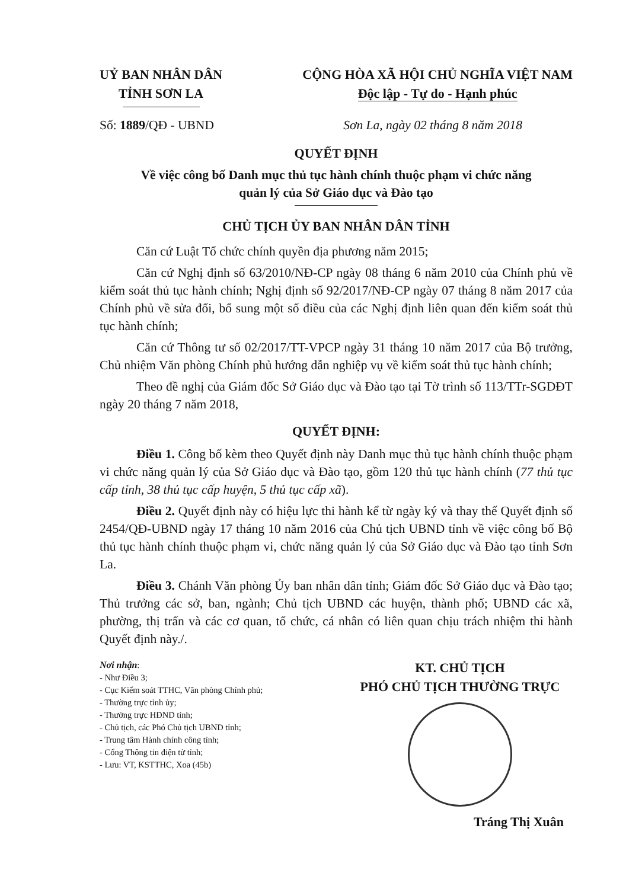UỶ BAN NHÂN DÂN
TỈNH SƠN LA
CỘNG HÒA XÃ HỘI CHỦ NGHĨA VIỆT NAM
Độc lập - Tự do - Hạnh phúc
Số: 1889/QĐ - UBND Sơn La, ngày 02 tháng 8 năm 2018
QUYẾT ĐỊNH
Về việc công bố Danh mục thủ tục hành chính thuộc phạm vi chức năng
quản lý của Sở Giáo dục và Đào tạo
CHỦ TỊCH ỦY BAN NHÂN DÂN TỈNH
Căn cứ Luật Tổ chức chính quyền địa phương năm 2015;
Căn cứ Nghị định số 63/2010/NĐ-CP ngày 08 tháng 6 năm 2010 của Chính phủ về kiểm soát thủ tục hành chính; Nghị định số 92/2017/NĐ-CP ngày 07 tháng 8 năm 2017 của Chính phủ về sửa đổi, bổ sung một số điều của các Nghị định liên quan đến kiểm soát thủ tục hành chính;
Căn cứ Thông tư số 02/2017/TT-VPCP ngày 31 tháng 10 năm 2017 của Bộ trưởng, Chủ nhiệm Văn phòng Chính phủ hướng dẫn nghiệp vụ về kiểm soát thủ tục hành chính;
Theo đề nghị của Giám đốc Sở Giáo dục và Đào tạo tại Tờ trình số 113/TTr-SGDĐT ngày 20 tháng 7 năm 2018,
QUYẾT ĐỊNH:
Điều 1. Công bố kèm theo Quyết định này Danh mục thủ tục hành chính thuộc phạm vi chức năng quản lý của Sở Giáo dục và Đào tạo, gồm 120 thủ tục hành chính (77 thủ tục cấp tỉnh, 38 thủ tục cấp huyện, 5 thủ tục cấp xã).
Điều 2. Quyết định này có hiệu lực thi hành kể từ ngày ký và thay thế Quyết định số 2454/QĐ-UBND ngày 17 tháng 10 năm 2016 của Chủ tịch UBND tỉnh về việc công bố Bộ thủ tục hành chính thuộc phạm vi, chức năng quản lý của Sở Giáo dục và Đào tạo tỉnh Sơn La.
Điều 3. Chánh Văn phòng Ủy ban nhân dân tỉnh; Giám đốc Sở Giáo dục và Đào tạo; Thủ trưởng các sở, ban, ngành; Chủ tịch UBND các huyện, thành phố; UBND các xã, phường, thị trấn và các cơ quan, tổ chức, cá nhân có liên quan chịu trách nhiệm thi hành Quyết định này./.
Nơi nhận:
- Như Điều 3;
- Cục Kiểm soát TTHC, Văn phòng Chính phủ;
- Thường trực tỉnh ủy;
- Thường trực HĐND tỉnh;
- Chủ tịch, các Phó Chủ tịch UBND tỉnh;
- Trung tâm Hành chính công tỉnh;
- Cổng Thông tin điện tử tỉnh;
- Lưu: VT, KSTTHC, Xoa (45b)
KT. CHỦ TỊCH
PHÓ CHỦ TỊCH THƯỜNG TRỰC
Tráng Thị Xuân